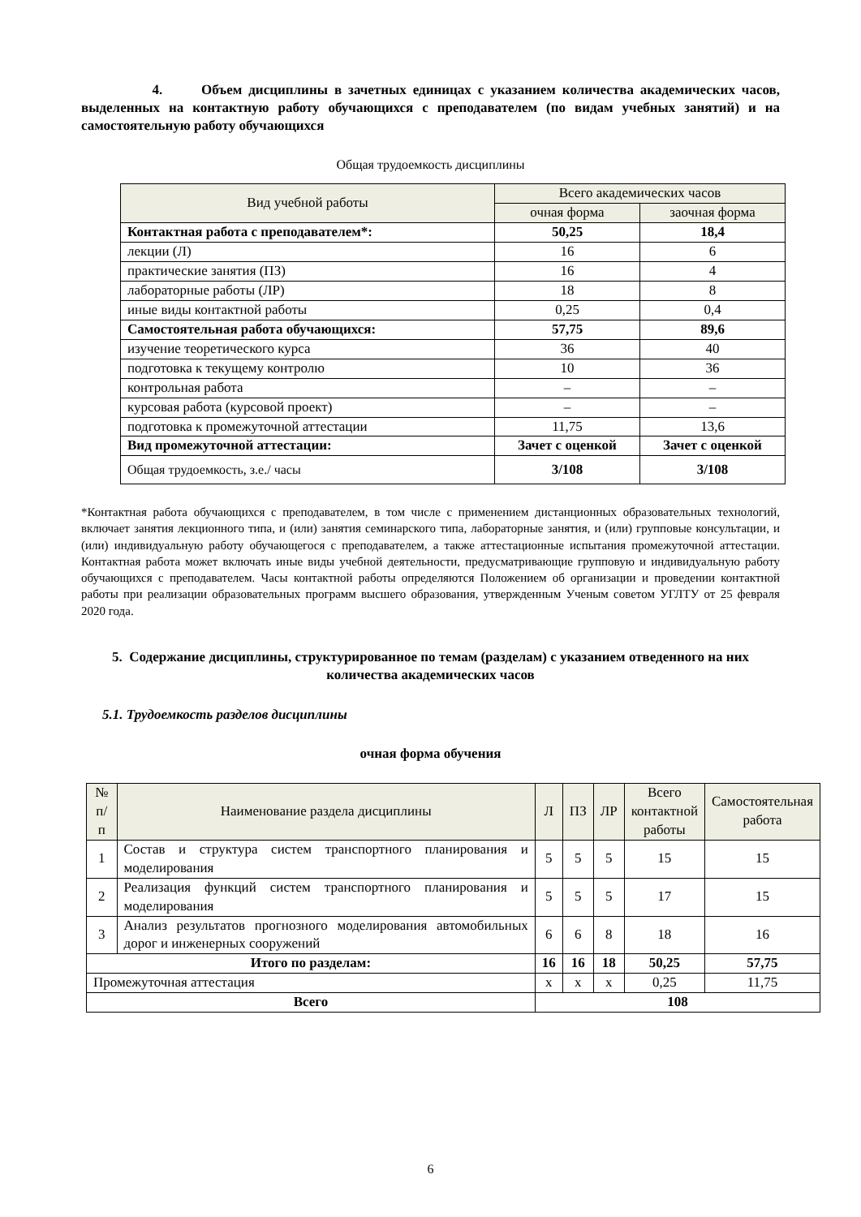4. Объем дисциплины в зачетных единицах с указанием количества академических часов, выделенных на контактную работу обучающихся с преподавателем (по видам учебных занятий) и на самостоятельную работу обучающихся
Общая трудоемкость дисциплины
| Вид учебной работы | Всего академических часов | |
| --- | --- | --- |
| | очная форма | заочная форма |
| Контактная работа с преподавателем*: | 50,25 | 18,4 |
| лекции (Л) | 16 | 6 |
| практические занятия (ПЗ) | 16 | 4 |
| лабораторные работы (ЛР) | 18 | 8 |
| иные виды контактной работы | 0,25 | 0,4 |
| Самостоятельная работа обучающихся: | 57,75 | 89,6 |
| изучение теоретического курса | 36 | 40 |
| подготовка к текущему контролю | 10 | 36 |
| контрольная работа | – | – |
| курсовая работа (курсовой проект) | – | – |
| подготовка к промежуточной аттестации | 11,75 | 13,6 |
| Вид промежуточной аттестации: | Зачет с оценкой | Зачет с оценкой |
| Общая трудоемкость, з.е./ часы | 3/108 | 3/108 |
*Контактная работа обучающихся с преподавателем, в том числе с применением дистанционных образовательных технологий, включает занятия лекционного типа, и (или) занятия семинарского типа, лабораторные занятия, и (или) групповые консультации, и (или) индивидуальную работу обучающегося с преподавателем, а также аттестационные испытания промежуточной аттестации. Контактная работа может включать иные виды учебной деятельности, предусматривающие групповую и индивидуальную работу обучающихся с преподавателем. Часы контактной работы определяются Положением об организации и проведении контактной работы при реализации образовательных программ высшего образования, утвержденным Ученым советом УГЛТУ от 25 февраля 2020 года.
5. Содержание дисциплины, структурированное по темам (разделам) с указанием отведенного на них количества академических часов
5.1. Трудоемкость разделов дисциплины
очная форма обучения
| № п/п | Наименование раздела дисциплины | Л | ПЗ | ЛР | Всего контактной работы | Самостоятельная работа |
| --- | --- | --- | --- | --- | --- | --- |
| 1 | Состав и структура систем транспортного планирования и моделирования | 5 | 5 | 5 | 15 | 15 |
| 2 | Реализация функций систем транспортного планирования и моделирования | 5 | 5 | 5 | 17 | 15 |
| 3 | Анализ результатов прогнозного моделирования автомобильных дорог и инженерных сооружений | 6 | 6 | 8 | 18 | 16 |
| Итого по разделам: | | 16 | 16 | 18 | 50,25 | 57,75 |
| Промежуточная аттестация | | x | x | x | 0,25 | 11,75 |
| Всего | | 108 | | | | |
6